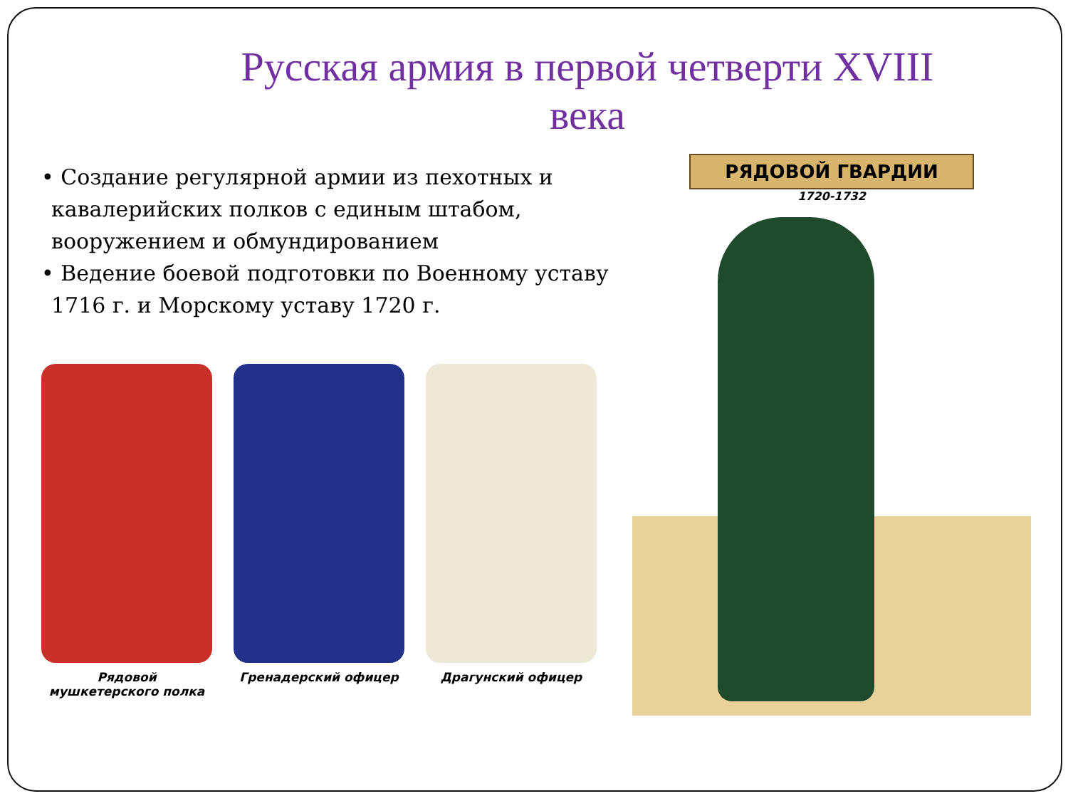Русская армия в первой четверти XVIII века
• Создание регулярной армии из пехотных и кавалерийских полков с единым штабом, вооружением и обмундированием
• Ведение боевой подготовки по Военному уставу 1716 г. и Морскому уставу 1720 г.
Рядовой мушкетерского полка
Гренадерский офицер Драгунский офицер
РЯДОВОЙ ГВАРДИИ
1720-1732